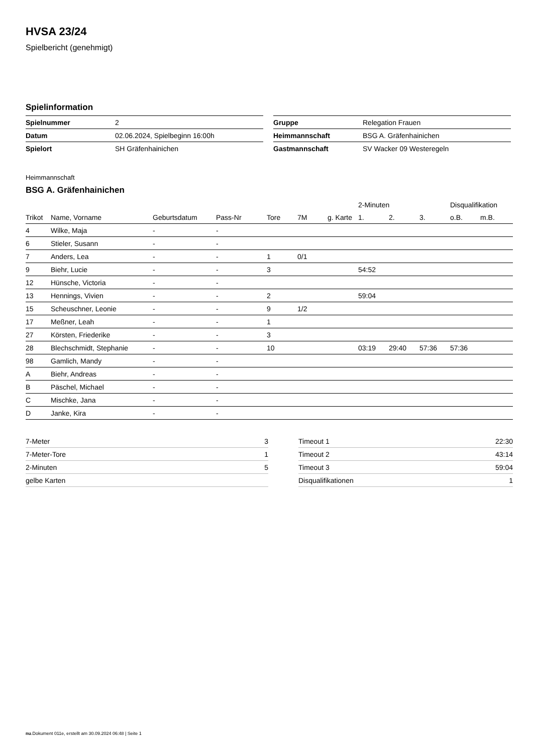HVSA 23/24
Spielbericht (genehmigt)
Spielinformation
| Spielnummer | 2 |
| Datum | 02.06.2024, Spielbeginn 16:00h |
| Spielort | SH Gräfenhainichen |
| Gruppe | Relegation Frauen |
| Heimmannschaft | BSG A. Gräfenhainichen |
| Gastmannschaft | SV Wacker 09 Westeregeln |
Heimmannschaft
BSG A. Gräfenhainichen
| | | | | | | | 2-Minuten | | | Disqualifikation | |
| --- | --- | --- | --- | --- | --- | --- | --- | --- | --- | --- | --- |
| Trikot | Name, Vorname | Geburtsdatum | Pass-Nr | Tore | 7M | g. Karte | 1. | 2. | 3. | o.B. | m.B. |
| 4 | Wilke, Maja | - | - | | | | | | | | |
| 6 | Stieler, Susann | - | - | | | | | | | | |
| 7 | Anders, Lea | - | - | 1 | 0/1 | | | | | | |
| 9 | Biehr, Lucie | - | - | 3 | | | 54:52 | | | | |
| 12 | Hünsche, Victoria | - | - | | | | | | | | |
| 13 | Hennings, Vivien | - | - | 2 | | | 59:04 | | | | |
| 15 | Scheuschner, Leonie | - | - | 9 | 1/2 | | | | | | |
| 17 | Meßner, Leah | - | - | 1 | | | | | | | |
| 27 | Körsten, Friederike | - | - | 3 | | | | | | | |
| 28 | Blechschmidt, Stephanie | - | - | 10 | | | 03:19 | 29:40 | 57:36 | 57:36 | |
| 98 | Gamlich, Mandy | - | - | | | | | | | | |
| A | Biehr, Andreas | - | - | | | | | | | | |
| B | Päschel, Michael | - | - | | | | | | | | |
| C | Mischke, Jana | - | - | | | | | | | | |
| D | Janke, Kira | - | - | | | | | | | | |
| 7-Meter | 3 |
| 7-Meter-Tore | 1 |
| 2-Minuten | 5 |
| gelbe Karten | |
| Timeout 1 | 22:30 |
| Timeout 2 | 43:14 |
| Timeout 3 | 59:04 |
| Disqualifikationen | 1 |
nu.Dokument 011e, erstellt am 30.09.2024 06:48 | Seite 1